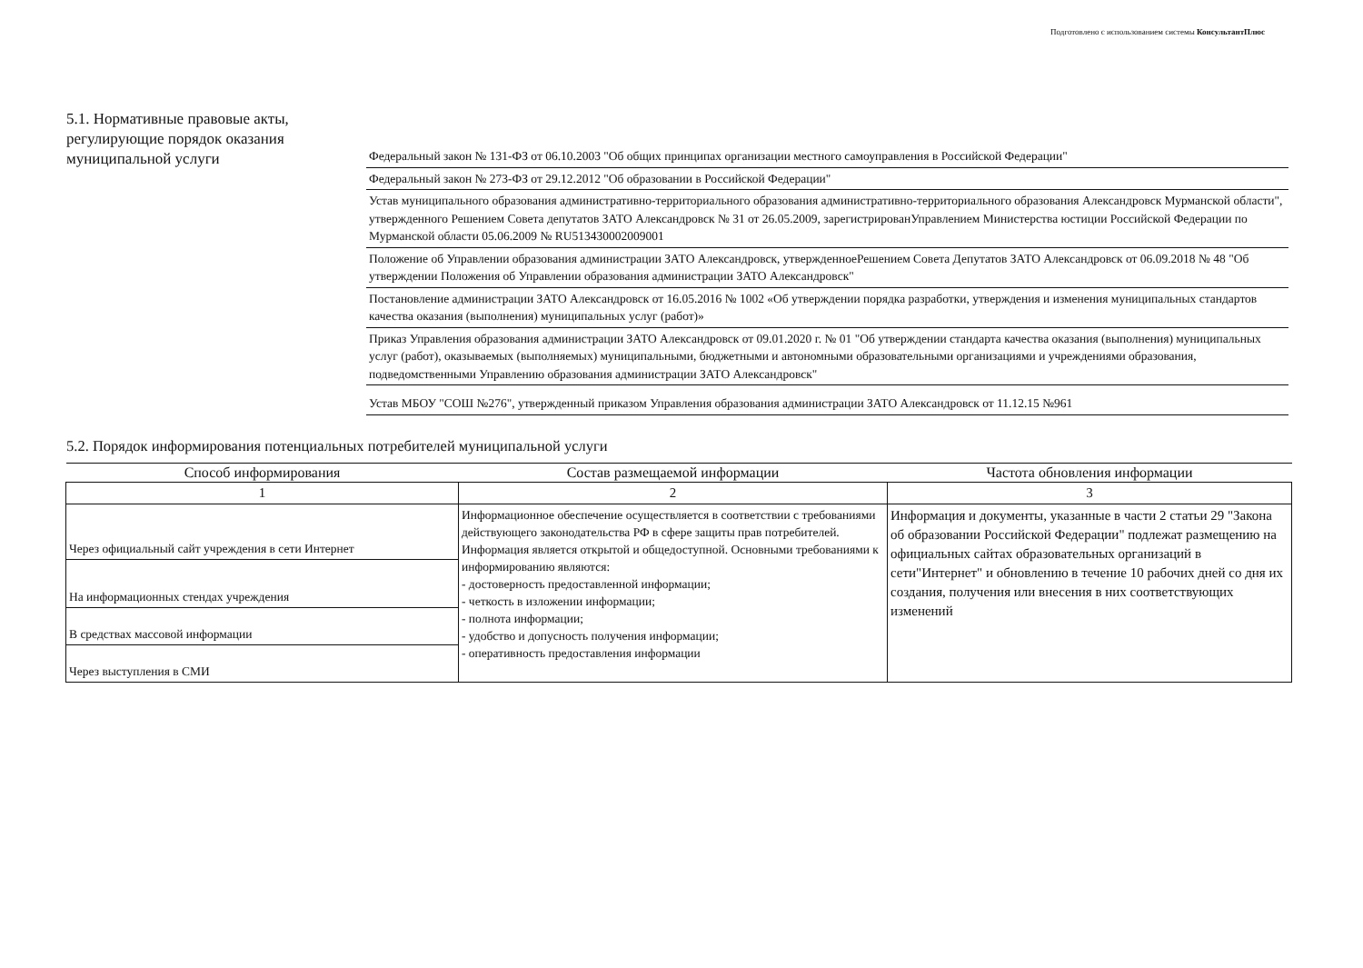Подготовлено с использованием системы КонсультантПлюс
5.1. Нормативные правовые акты, регулирующие порядок оказания муниципальной услуги
Федеральный закон № 131-ФЗ от 06.10.2003 "Об общих принципах организации местного самоуправления в Российской Федерации"
Федеральный закон № 273-ФЗ от 29.12.2012 "Об образовании в Российской Федерации"
Устав муниципального образования административно-территориального образования административно-территориального образования Александровск Мурманской области", утвержденного Решением Совета депутатов ЗАТО Александровск № 31 от 26.05.2009, зарегистрированУправлением Министерства юстиции Российской Федерации по Мурманской области 05.06.2009 № RU513430002009001
Положение об Управлении образования администрации ЗАТО Александровск, утвержденноеРешением Совета Депутатов ЗАТО Александровск от 06.09.2018 № 48 "Об утверждении Положения об Управлении образования администрации ЗАТО Александровск"
Постановление администрации ЗАТО Александровск от 16.05.2016 № 1002 «Об утверждении порядка разработки, утверждения и изменения муниципальных стандартов качества оказания (выполнения) муниципальных услуг (работ)»
Приказ Управления образования администрации ЗАТО Александровск от 09.01.2020 г. № 01 "Об утверждении стандарта качества оказания (выполнения) муниципальных услуг (работ), оказываемых (выполняемых) муниципальными, бюджетными и автономными образовательными организациями и учреждениями образования, подведомственными Управлению образования администрации ЗАТО Александровск"
Устав МБОУ "СОШ №276", утвержденный приказом Управления образования администрации ЗАТО Александровск от 11.12.15 №961
5.2. Порядок информирования потенциальных потребителей муниципальной услуги
| Способ информирования | Состав размещаемой информации | Частота обновления информации |
| --- | --- | --- |
| 1 | 2 | 3 |
| Через официальный сайт учреждения в сети Интернет | Информационное обеспечение осуществляется в соответствии с требованиями действующего законодательства РФ в сфере защиты прав потребителей. Информация является открытой и общедоступной. Основными требованиями к информированию являются: - достоверность предоставленной информации; - четкость в изложении информации; - полнота информации; - удобство и допусность получения информации; - оперативность предоставления информации | Информация и документы, указанные в части 2 статьи 29 "Закона об образовании Российской Федерации" подлежат размещению на официальных сайтах образовательных организаций в сети"Интернет" и обновлению в течение 10 рабочих дней со дня их создания, получения или внесения в них соответствующих изменений |
| На информационных стендах учреждения | | |
| В средствах массовой информации | | |
| Через выступления в СМИ | | |